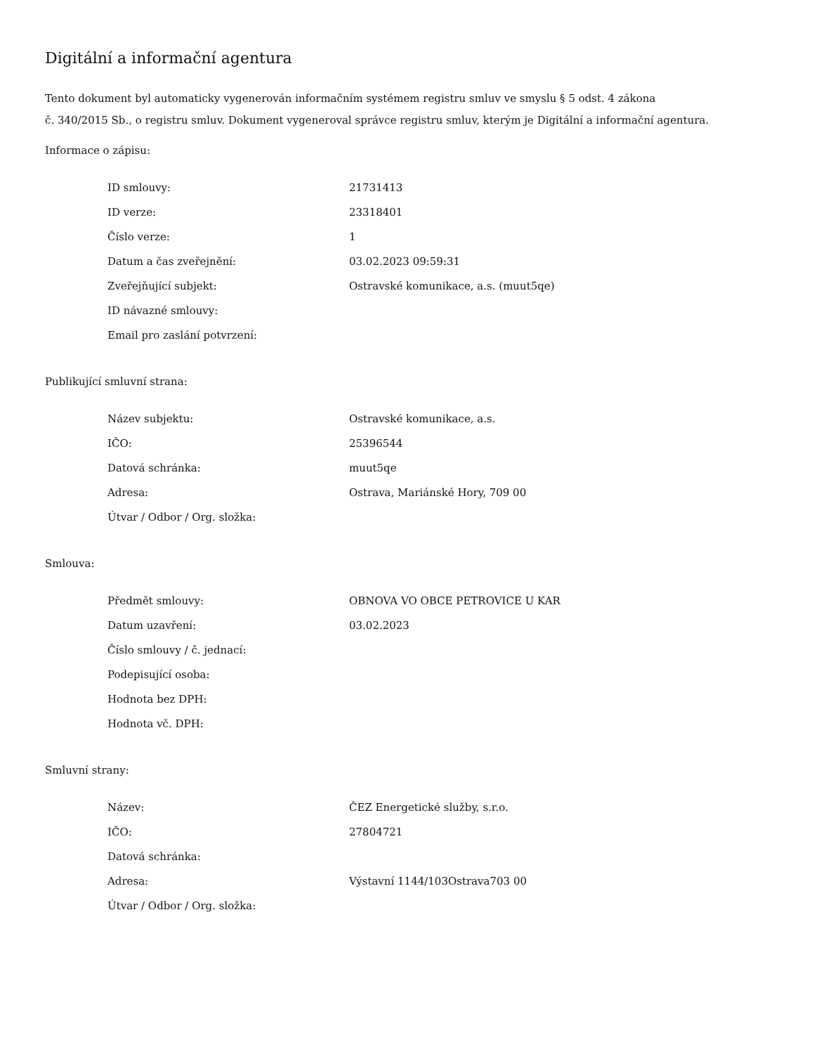Digitální a informační agentura
Tento dokument byl automaticky vygenerován informačním systémem registru smluv ve smyslu § 5 odst. 4 zákona
č. 340/2015 Sb., o registru smluv. Dokument vygeneroval správce registru smluv, kterým je Digitální a informační agentura.
Informace o zápisu:
| ID smlouvy: | 21731413 |
| ID verze: | 23318401 |
| Číslo verze: | 1 |
| Datum a čas zveřejnění: | 03.02.2023 09:59:31 |
| Zveřejňující subjekt: | Ostravské komunikace, a.s. (muut5qe) |
| ID návazné smlouvy: | |
| Email pro zaslání potvrzení: | |
Publikující smluvní strana:
| Název subjektu: | Ostravské komunikace, a.s. |
| IČO: | 25396544 |
| Datová schránka: | muut5qe |
| Adresa: | Ostrava, Mariánské Hory, 709 00 |
| Útvar / Odbor / Org. složka: | |
Smlouva:
| Předmět smlouvy: | OBNOVA VO OBCE PETROVICE U KAR |
| Datum uzavření: | 03.02.2023 |
| Číslo smlouvy / č. jednací: | |
| Podepisující osoba: | |
| Hodnota bez DPH: | |
| Hodnota vč. DPH: | |
Smluvní strany:
| Název: | ČEZ Energetické služby, s.r.o. |
| IČO: | 27804721 |
| Datová schránka: | |
| Adresa: | Výstavní 1144/103Ostrava703 00 |
| Útvar / Odbor / Org. složka: | |